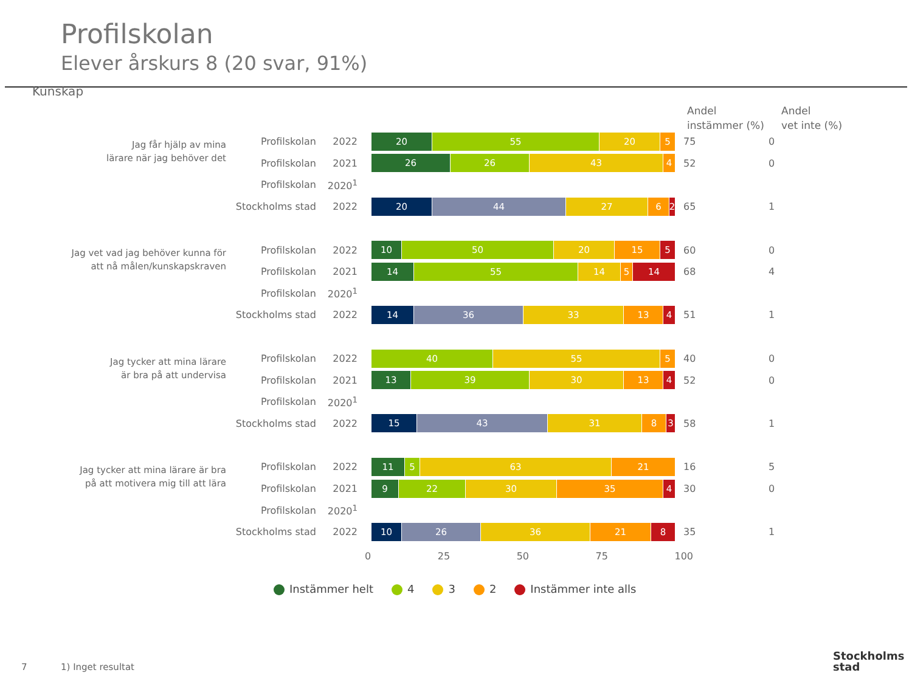Profilskolan
Elever årskurs 8 (20 svar, 91%)
Kunskap
Andel
instämmer (%)
Andel
vet inte (%)
Jag får hjälp av mina
lärare när jag behöver det
Profilskolan 2022
20 55 20 5
75 0
Profilskolan 2021
26 26 43 4
52 0
Profilskolan 2020<sup>1</sup>
Stockholms stad 2022
20 44 27 6 2
65 1
Jag vet vad jag behöver kunna för
att nå målen/kunskapskraven
Profilskolan 2022
10 50 20 15 5
60 0
Profilskolan 2021
14 55 14 5 14
68 4
Profilskolan 2020<sup>1</sup>
Stockholms stad 2022
14 36 33 13 4
51 1
Jag tycker att mina lärare
är bra på att undervisa
Profilskolan 2022
40 55 5
40 0
Profilskolan 2021
13 39 30 13 4
52 0
Profilskolan 2020<sup>1</sup>
Stockholms stad 2022
15 43 31 8 3
58 1
Jag tycker att mina lärare är bra
på att motivera mig till att lära
Profilskolan 2022
11 5 63 21
16 5
Profilskolan 2021
9 22 30 35 4
30 0
Profilskolan 2020<sup>1</sup>
Stockholms stad 2022
10 26 36 21 8
35 1
0 25 50 75 100
Instämmer helt 4 3 2 Instämmer inte alls
7 1) Inget resultat
Stockholms
stad